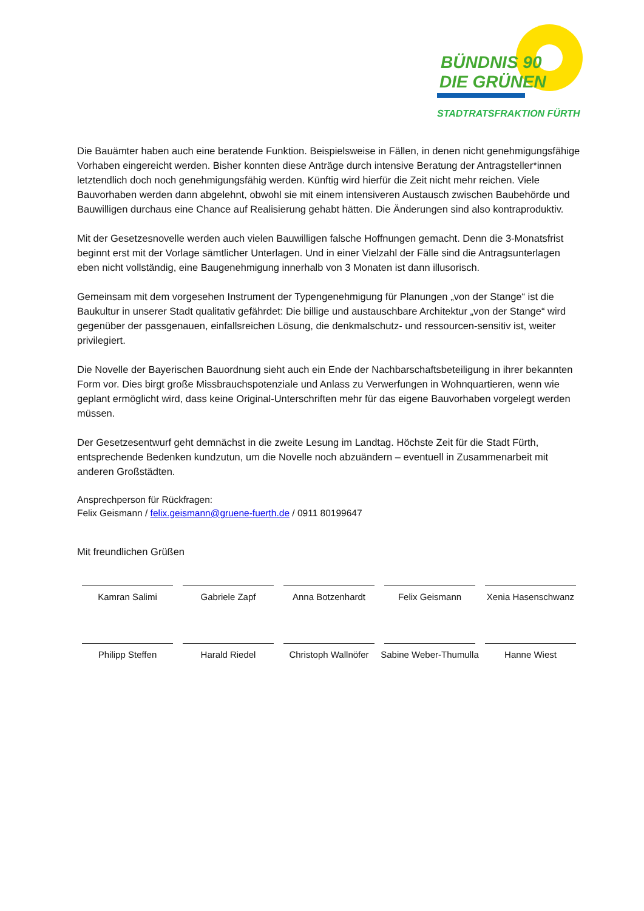BÜNDNIS 90
DIE GRÜNEN
STADTRATSFRAKTION FÜRTH
Die Bauämter haben auch eine beratende Funktion. Beispielsweise in Fällen, in denen nicht genehmigungsfähige Vorhaben eingereicht werden. Bisher konnten diese Anträge durch intensive Beratung der Antragsteller*innen letztendlich doch noch genehmigungsfähig werden. Künftig wird hierfür die Zeit nicht mehr reichen. Viele Bauvorhaben werden dann abgelehnt, obwohl sie mit einem intensiveren Austausch zwischen Baubehörde und Bauwilligen durchaus eine Chance auf Realisierung gehabt hätten. Die Änderungen sind also kontraproduktiv.
Mit der Gesetzesnovelle werden auch vielen Bauwilligen falsche Hoffnungen gemacht. Denn die 3-Monatsfrist beginnt erst mit der Vorlage sämtlicher Unterlagen. Und in einer Vielzahl der Fälle sind die Antragsunterlagen eben nicht vollständig, eine Baugenehmigung innerhalb von 3 Monaten ist dann illusorisch.
Gemeinsam mit dem vorgesehen Instrument der Typengenehmigung für Planungen „von der Stange“ ist die Baukultur in unserer Stadt qualitativ gefährdet: Die billige und austauschbare Architektur „von der Stange“ wird gegenüber der passgenauen, einfallsreichen Lösung, die denkmalschutz- und ressourcen-sensitiv ist, weiter privilegiert.
Die Novelle der Bayerischen Bauordnung sieht auch ein Ende der Nachbarschaftsbeteiligung in ihrer bekannten Form vor. Dies birgt große Missbrauchspotenziale und Anlass zu Verwerfungen in Wohnquartieren, wenn wie geplant ermöglicht wird, dass keine Original-Unterschriften mehr für das eigene Bauvorhaben vorgelegt werden müssen.
Der Gesetzesentwurf geht demnächst in die zweite Lesung im Landtag. Höchste Zeit für die Stadt Fürth, entsprechende Bedenken kundzutun, um die Novelle noch abzuändern – eventuell in Zusammenarbeit mit anderen Großstädten.
Ansprechperson für Rückfragen:
Felix Geismann / felix.geismann@gruene-fuerth.de / 0911 80199647
Mit freundlichen Grüßen
Kamran Salimi
Gabriele Zapf
Anna Botzenhardt
Felix Geismann
Xenia Hasenschwanz
Philipp Steffen
Harald Riedel
Christoph Wallnöfer
Sabine Weber-Thumulla
Hanne Wiest